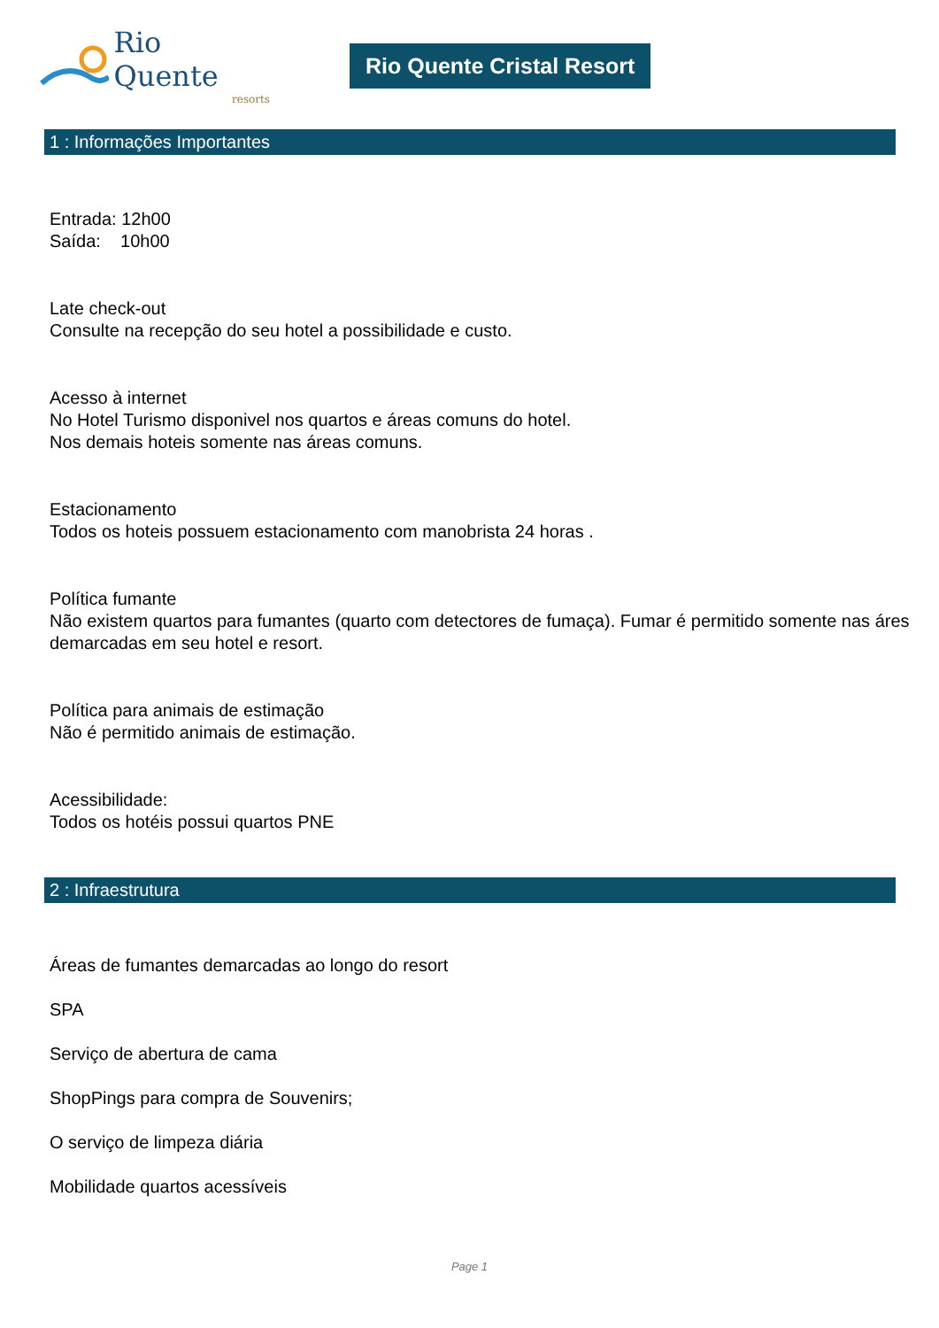Rio Quente
resorts
Rio Quente Cristal Resort
1 : Informações Importantes
Entrada: 12h00
Saída: 10h00
Late check-out
Consulte na recepção do seu hotel a possibilidade e custo.
Acesso à internet
No Hotel Turismo disponivel nos quartos e áreas comuns do hotel.
Nos demais hoteis somente nas áreas comuns.
Estacionamento
Todos os hoteis possuem estacionamento com manobrista 24 horas .
Política fumante
Não existem quartos para fumantes (quarto com detectores de fumaça). Fumar é permitido somente nas áres demarcadas em seu hotel e resort.
Política para animais de estimação
Não é permitido animais de estimação.
Acessibilidade:
Todos os hotéis possui quartos PNE
2 : Infraestrutura
Áreas de fumantes demarcadas ao longo do resort
SPA
Serviço de abertura de cama
ShopPings para compra de Souvenirs;
O serviço de limpeza diária
Mobilidade quartos acessíveis
Page 1